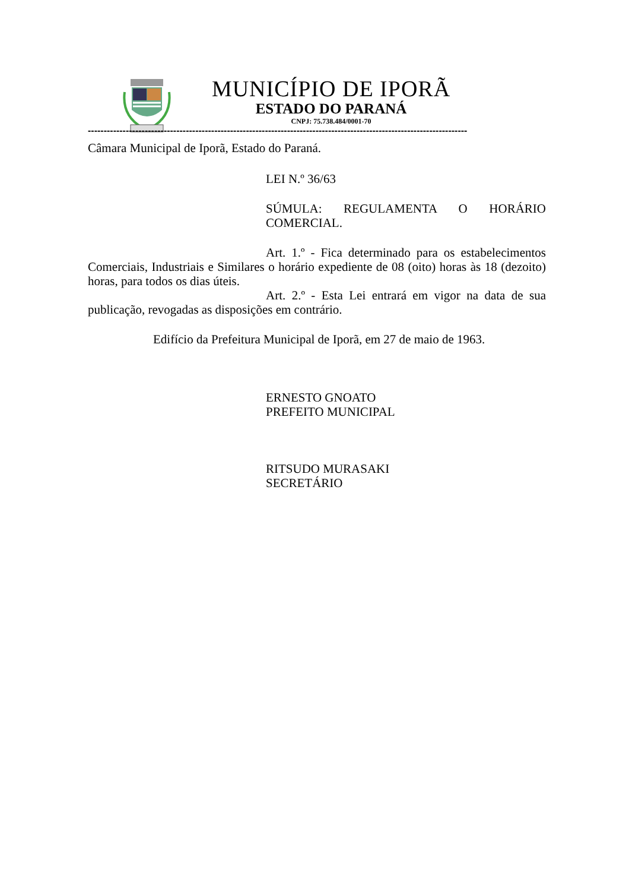MUNICÍPIO DE IPORÃ
ESTADO DO PARANÁ
CNPJ: 75.738.484/0001-70
------------------------------------------------------------------------------------------------------------------------
Câmara Municipal de Iporã, Estado do Paraná.
LEI N.º 36/63
SÚMULA: REGULAMENTA O HORÁRIO COMERCIAL.
Art. 1.º - Fica determinado para os estabelecimentos Comerciais, Industriais e Similares o horário expediente de 08 (oito) horas às 18 (dezoito) horas, para todos os dias úteis.
Art. 2.º - Esta Lei entrará em vigor na data de sua publicação, revogadas as disposições em contrário.
Edifício da Prefeitura Municipal de Iporã, em 27 de maio de 1963.
ERNESTO GNOATO
PREFEITO MUNICIPAL
RITSUDO MURASAKI
SECRETÁRIO